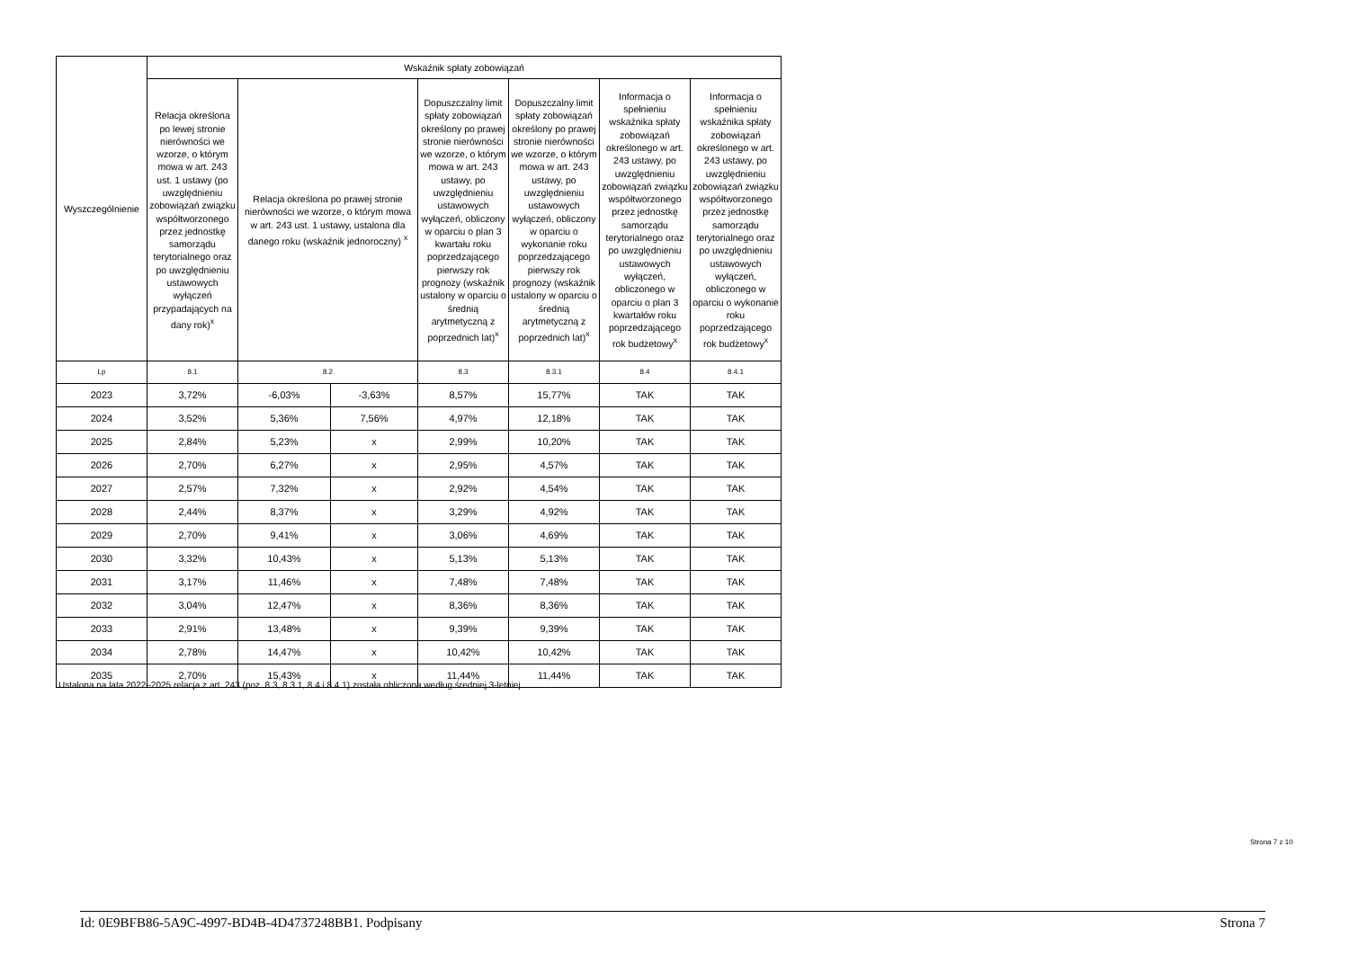| Wyszczególnienie | Wskaźnik spłaty zobowiązań | | | | | | |
| --- | --- | --- | --- | --- | --- | --- | --- |
| | Relacja określona po lewej stronie nierówności we wzorze, o którym mowa w art. 243 ust. 1 ustawy (po uwzględnieniu zobowiązań związku współtworzonego przez jednostkę samorządu terytorialnego oraz po uwzględnieniu ustawowych wyłączeń przypadających na dany rok)<sup>x</sup> | Relacja określona po prawej stronie nierówności we wzorze, o którym mowa w art. 243 ust. 1 ustawy, ustalona dla danego roku (wskaźnik jednoroczny) <sup>x</sup> | | Dopuszczalny limit spłaty zobowiązań określony po prawej stronie nierówności we wzorze, o którym mowa w art. 243 ustawy, po uwzględnieniu ustawowych wyłączeń, obliczony w oparciu o plan 3 kwartału roku poprzedzającego pierwszy rok prognozy (wskaźnik ustalony w oparciu o średnią arytmetyczną z poprzednich lat)<sup>x</sup> | Dopuszczalny limit spłaty zobowiązań określony po prawej stronie nierówności we wzorze, o którym mowa w art. 243 ustawy, po uwzględnieniu ustawowych wyłączeń, obliczony w oparciu o wykonanie roku poprzedzającego pierwszy rok prognozy (wskaźnik ustalony w oparciu o średnią arytmetyczną z poprzednich lat)<sup>x</sup> | Informacja o spełnieniu wskaźnika spłaty zobowiązań określonego w art. 243 ustawy, po uwzględnieniu zobowiązań związku współtworzonego przez jednostkę samorządu terytorialnego oraz po uwzględnieniu ustawowych wyłączeń, obliczonego w oparciu o plan 3 kwartałów roku poprzedzającego rok budżetowy<sup>x</sup> | Informacja o spełnieniu wskaźnika spłaty zobowiązań określonego w art. 243 ustawy, po uwzględnieniu zobowiązań związku współtworzonego przez jednostkę samorządu terytorialnego oraz po uwzględnieniu ustawowych wyłączeń, obliczonego w oparciu o wykonanie roku poprzedzającego rok budżetowy<sup>x</sup> |
| Lp | 8.1 | 8.2 | | 8.3 | 8.3.1 | 8.4 | 8.4.1 |
| 2023 | 3,72% | -6,03% | -3,63% | 8,57% | 15,77% | TAK | TAK |
| 2024 | 3,52% | 5,36% | 7,56% | 4,97% | 12,18% | TAK | TAK |
| 2025 | 2,84% | 5,23% | x | 2,99% | 10,20% | TAK | TAK |
| 2026 | 2,70% | 6,27% | x | 2,95% | 4,57% | TAK | TAK |
| 2027 | 2,57% | 7,32% | x | 2,92% | 4,54% | TAK | TAK |
| 2028 | 2,44% | 8,37% | x | 3,29% | 4,92% | TAK | TAK |
| 2029 | 2,70% | 9,41% | x | 3,06% | 4,69% | TAK | TAK |
| 2030 | 3,32% | 10,43% | x | 5,13% | 5,13% | TAK | TAK |
| 2031 | 3,17% | 11,46% | x | 7,48% | 7,48% | TAK | TAK |
| 2032 | 3,04% | 12,47% | x | 8,36% | 8,36% | TAK | TAK |
| 2033 | 2,91% | 13,48% | x | 9,39% | 9,39% | TAK | TAK |
| 2034 | 2,78% | 14,47% | x | 10,42% | 10,42% | TAK | TAK |
| 2035 | 2,70% | 15,43% | x | 11,44% | 11,44% | TAK | TAK |
Ustalona na lata 2022–2025 relacja z art. 243 (poz. 8.3, 8.3.1, 8.4 i 8.4.1) została obliczona według średniej 3-letniej
Strona 7 z 10
Id: 0E9BFB86-5A9C-4997-BD4B-4D4737248BB1. Podpisany Strona 7